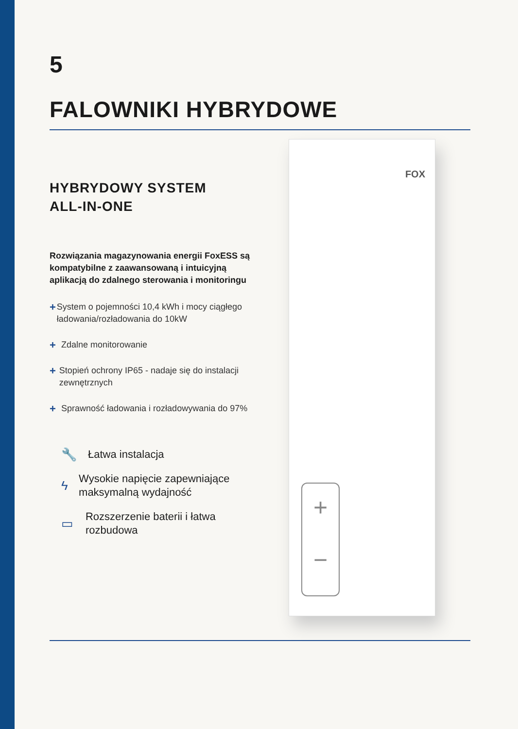5
FALOWNIKI HYBRYDOWE
HYBRYDOWY SYSTEM
ALL-IN-ONE
Rozwiązania magazynowania energii FoxESS są kompatybilne z zaawansowaną i intuicyjną aplikacją do zdalnego sterowania i monitoringu
+ System o pojemności 10,4 kWh i mocy ciągłego ładowania/rozładowania do 10kW
+ Zdalne monitorowanie
+ Stopień ochrony IP65 - nadaje się do instalacji zewnętrznych
+ Sprawność ładowania i rozładowywania do 97%
🔧 Łatwa instalacja
ϟ Wysokie napięcie zapewniające maksymalną wydajność
▭ Rozszerzenie baterii i łatwa rozbudowa
FOX
+
−